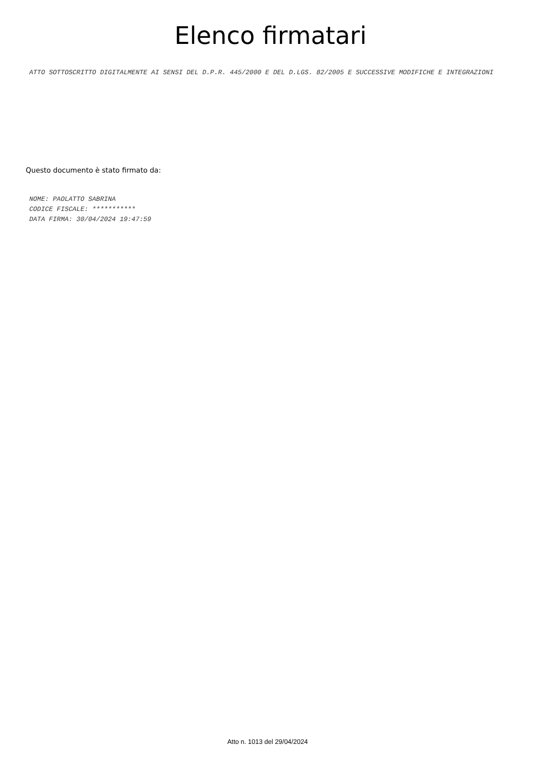Elenco firmatari
ATTO SOTTOSCRITTO DIGITALMENTE AI SENSI DEL D.P.R. 445/2000 E DEL D.LGS. 82/2005 E SUCCESSIVE MODIFICHE E INTEGRAZIONI
Questo documento è stato firmato da:
NOME: PAOLATTO SABRINA
CODICE FISCALE: ***********
DATA FIRMA: 30/04/2024 19:47:59
Atto n. 1013 del 29/04/2024